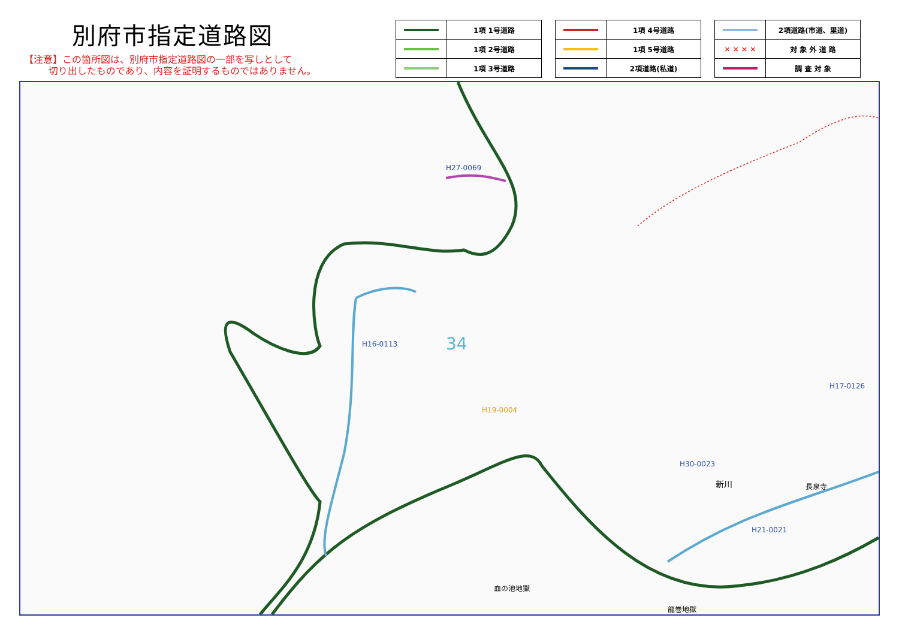別府市指定道路図
【注意】この箇所図は、別府市指定道路図の一部を写しとして
切り出したものであり、内容を証明するものではありません。
| | 1項 1号道路 |
| | 1項 2号道路 |
| | 1項 3号道路 |
| | 1項 4号道路 |
| | 1項 5号道路 |
| | 2項道路(私道) |
| | 2項道路(市道、里道) |
| × × × × | 対 象 外 道 路 |
| | 調 査 対 象 |
H27-0069
H16-0113 34
H19-0004
H17-0126
H30-0023
新川
H21-0021
長泉寺
血の池地獄
龍巻地獄